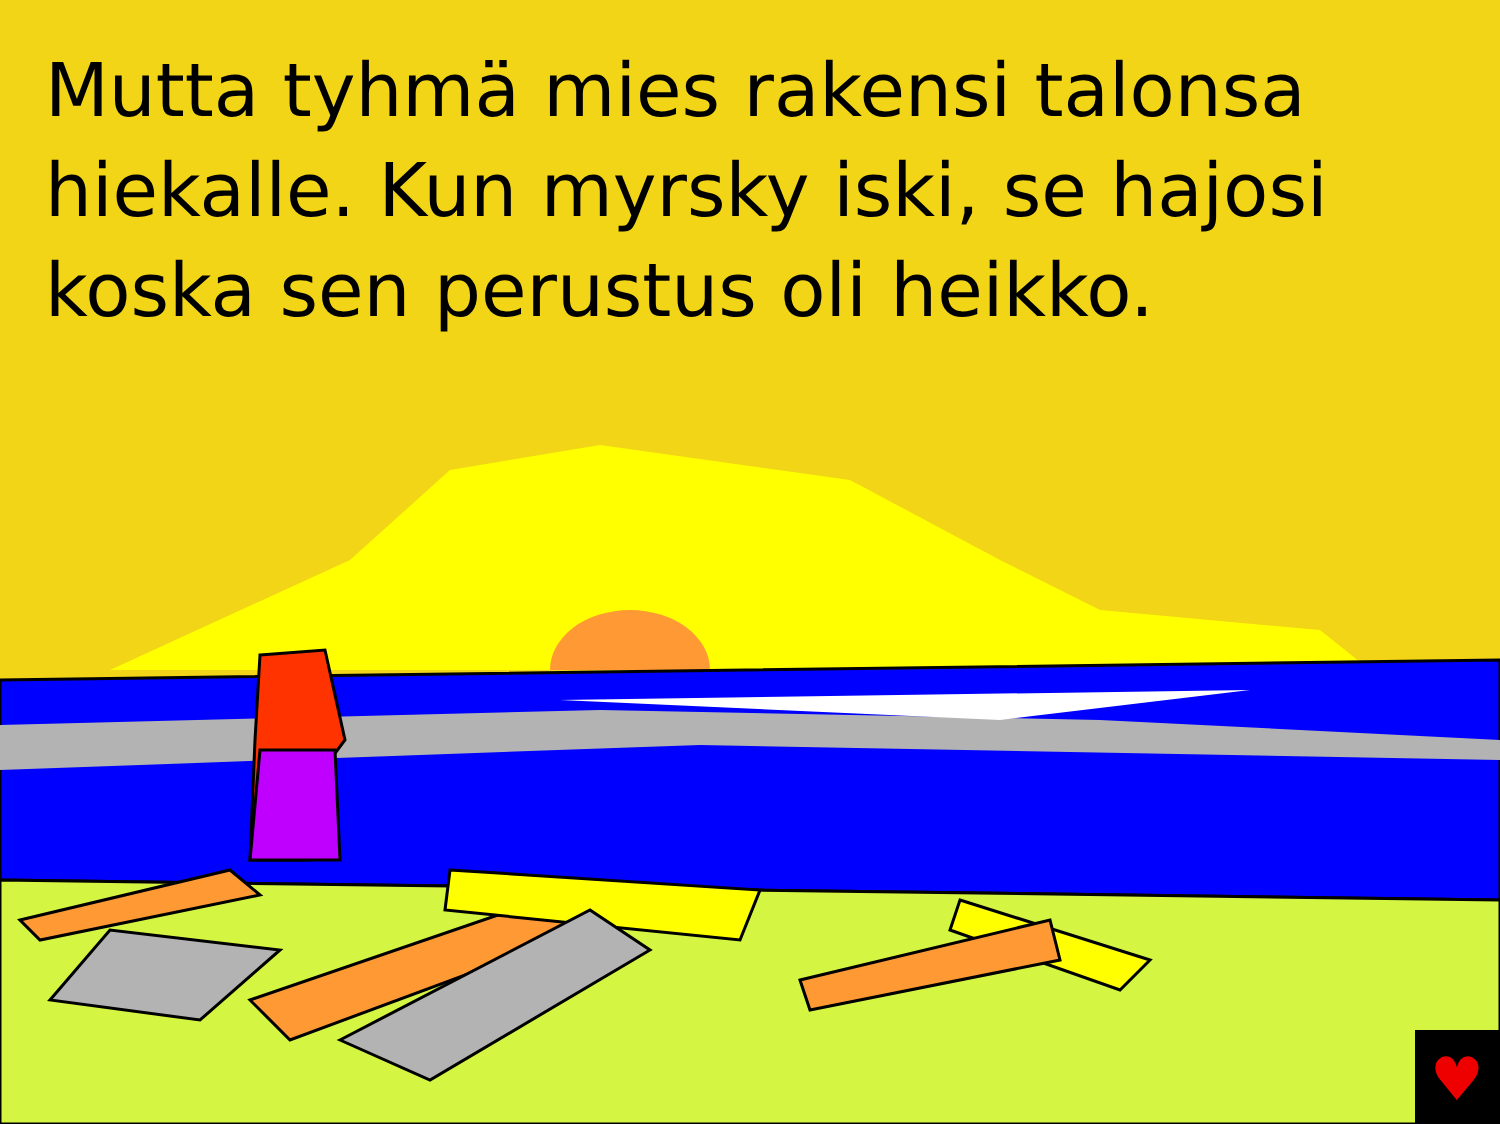Mutta tyhmä mies rakensi talonsa hiekalle. Kun myrsky iski, se hajosi koska sen perustus oli heikko.
♥